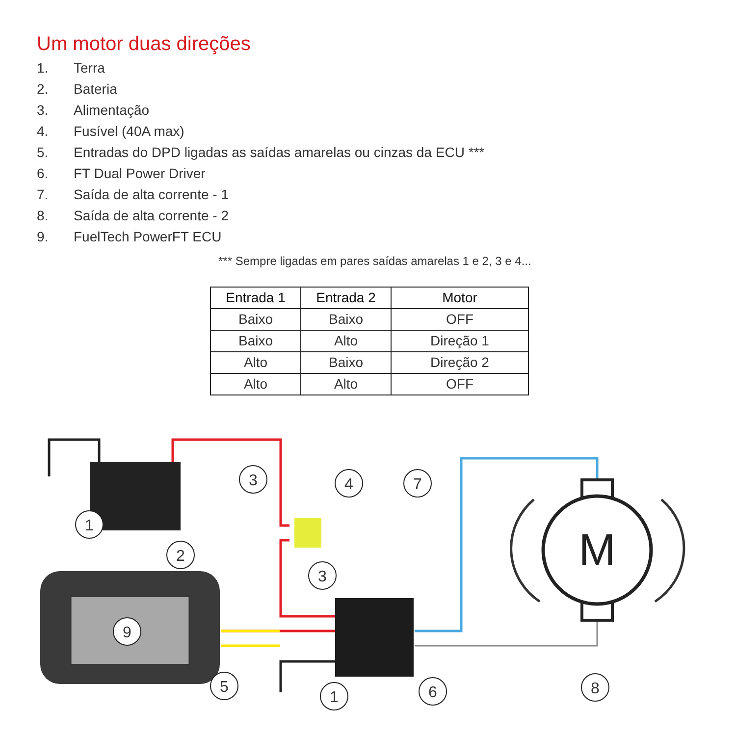Um motor duas direções
1. Terra
2. Bateria
3. Alimentação
4. Fusível (40A max)
5. Entradas do DPD ligadas as saídas amarelas ou cinzas da ECU ***
6. FT Dual Power Driver
7. Saída de alta corrente - 1
8. Saída de alta corrente - 2
9. FuelTech PowerFT ECU
*** Sempre ligadas em pares saídas amarelas 1 e 2, 3 e 4...
| Entrada 1 | Entrada 2 | Motor |
| --- | --- | --- |
| Baixo | Baixo | OFF |
| Baixo | Alto | Direção 1 |
| Alto | Baixo | Direção 2 |
| Alto | Alto | OFF |
M
1
2
3
4
7
3
9
5
1
6
8